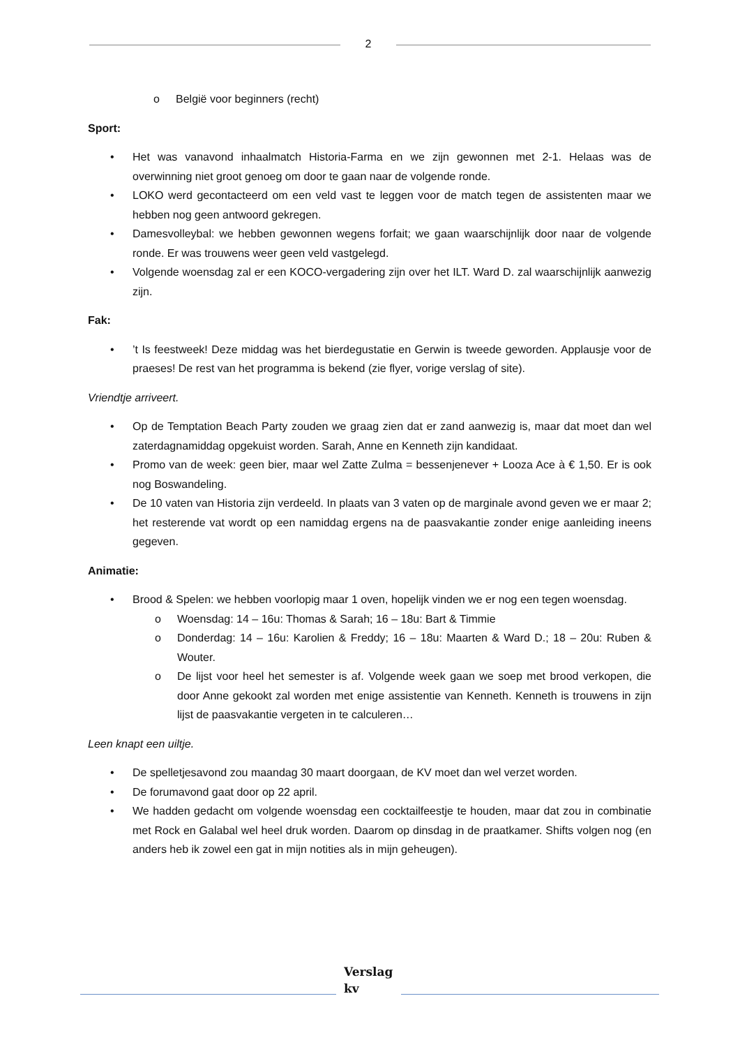2
o België voor beginners (recht)
Sport:
• Het was vanavond inhaalmatch Historia-Farma en we zijn gewonnen met 2-1. Helaas was de overwinning niet groot genoeg om door te gaan naar de volgende ronde.
• LOKO werd gecontacteerd om een veld vast te leggen voor de match tegen de assistenten maar we hebben nog geen antwoord gekregen.
• Damesvolleybal: we hebben gewonnen wegens forfait; we gaan waarschijnlijk door naar de volgende ronde. Er was trouwens weer geen veld vastgelegd.
• Volgende woensdag zal er een KOCO-vergadering zijn over het ILT. Ward D. zal waarschijnlijk aanwezig zijn.
Fak:
•’t Is feestweek! Deze middag was het bierdegustatie en Gerwin is tweede geworden. Applausje voor de praeses! De rest van het programma is bekend (zie flyer, vorige verslag of site).
Vriendtje arriveert.
• Op de Temptation Beach Party zouden we graag zien dat er zand aanwezig is, maar dat moet dan wel zaterdagnamiddag opgekuist worden. Sarah, Anne en Kenneth zijn kandidaat.
• Promo van de week: geen bier, maar wel Zatte Zulma = bessenjenever + Looza Ace à € 1,50. Er is ook nog Boswandeling.
• De 10 vaten van Historia zijn verdeeld. In plaats van 3 vaten op de marginale avond geven we er maar 2; het resterende vat wordt op een namiddag ergens na de paasvakantie zonder enige aanleiding ineens gegeven.
Animatie:
• Brood & Spelen: we hebben voorlopig maar 1 oven, hopelijk vinden we er nog een tegen woensdag.
o Woensdag: 14 – 16u: Thomas & Sarah; 16 – 18u: Bart & Timmie
o Donderdag: 14 – 16u: Karolien & Freddy; 16 – 18u: Maarten & Ward D.; 18 – 20u: Ruben & Wouter.
o De lijst voor heel het semester is af. Volgende week gaan we soep met brood verkopen, die door Anne gekookt zal worden met enige assistentie van Kenneth. Kenneth is trouwens in zijn lijst de paasvakantie vergeten in te calculeren…
Leen knapt een uiltje.
• De spelletjesavond zou maandag 30 maart doorgaan, de KV moet dan wel verzet worden.
• De forumavond gaat door op 22 april.
• We hadden gedacht om volgende woensdag een cocktailfeestje te houden, maar dat zou in combinatie met Rock en Galabal wel heel druk worden. Daarom op dinsdag in de praatkamer. Shifts volgen nog (en anders heb ik zowel een gat in mijn notities als in mijn geheugen).
Verslag kv